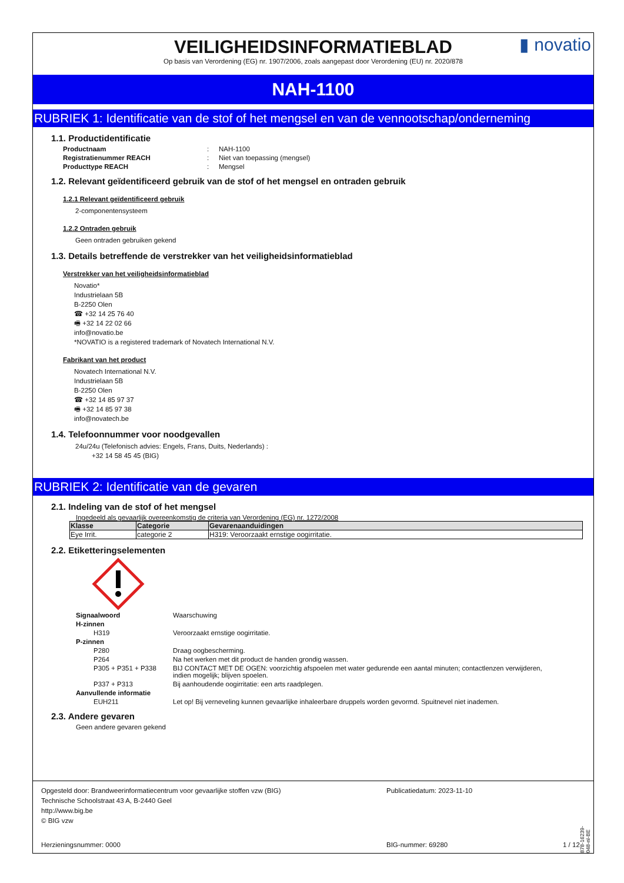VEILIGHEIDSINFORMATIEBLAD
▮ novatio
Op basis van Verordening (EG) nr. 1907/2006, zoals aangepast door Verordening (EU) nr. 2020/878
NAH-1100
RUBRIEK 1: Identificatie van de stof of het mengsel en van de vennootschap/onderneming
1.1. Productidentificatie
Productnaam: NAH-1100 Registratienummer REACH: Niet van toepassing (mengsel) Producttype REACH: Mengsel
1.2. Relevant geïdentificeerd gebruik van de stof of het mengsel en ontraden gebruik
1.2.1 Relevant geïdentificeerd gebruik
2-componentensysteem
1.2.2 Ontraden gebruik
Geen ontraden gebruiken gekend
1.3. Details betreffende de verstrekker van het veiligheidsinformatieblad
Verstrekker van het veiligheidsinformatieblad
Novatio*
Industrielaan 5B
B-2250 Olen
☎ +32 14 25 76 40
🖷 +32 14 22 02 66
info@novatio.be
*NOVATIO is a registered trademark of Novatech International N.V.
Fabrikant van het product
Novatech International N.V.
Industrielaan 5B
B-2250 Olen
☎ +32 14 85 97 37
🖷 +32 14 85 97 38
info@novatech.be
1.4. Telefoonnummer voor noodgevallen
24u/24u (Telefonisch advies: Engels, Frans, Duits, Nederlands) :
+32 14 58 45 45 (BIG)
RUBRIEK 2: Identificatie van de gevaren
2.1. Indeling van de stof of het mengsel
Ingedeeld als gevaarlijk overeenkomstig de criteria van Verordening (EG) nr. 1272/2008
| Klasse | Categorie | Gevarenaanduidingen |
| --- | --- | --- |
| Eye Irrit. | categorie 2 | H319: Veroorzaakt ernstige oogirritatie. |
2.2. Etiketteringselementen
Signaalwoord Waarschuwing H-zinnen H319 Veroorzaakt ernstige oogirritatie. P-zinnen P280 Draag oogbescherming. P264 Na het werken met dit product de handen grondig wassen. P305 + P351 + P338 BIJ CONTACT MET DE OGEN: voorzichtig afspoelen met water gedurende een aantal minuten; contactlenzen verwijderen, indien mogelijk; blijven spoelen. P337 + P313 Bij aanhoudende oogirritatie: een arts raadplegen. Aanvullende informatie EUH211 Let op! Bij verneveling kunnen gevaarlijke inhaleerbare druppels worden gevormd. Spuitnevel niet inademen.
2.3. Andere gevaren
Geen andere gevaren gekend
Opgesteld door: Brandweerinformatiecentrum voor gevaarlijke stoffen vzw (BIG)
Technische Schoolstraat 43 A, B-2440 Geel
http://www.big.be
© BIG vzw
Publicatiedatum: 2023-11-10
Herzieningsnummer: 0000 BIG-nummer: 69280 1 / 12
878-16239-048-nl-BE